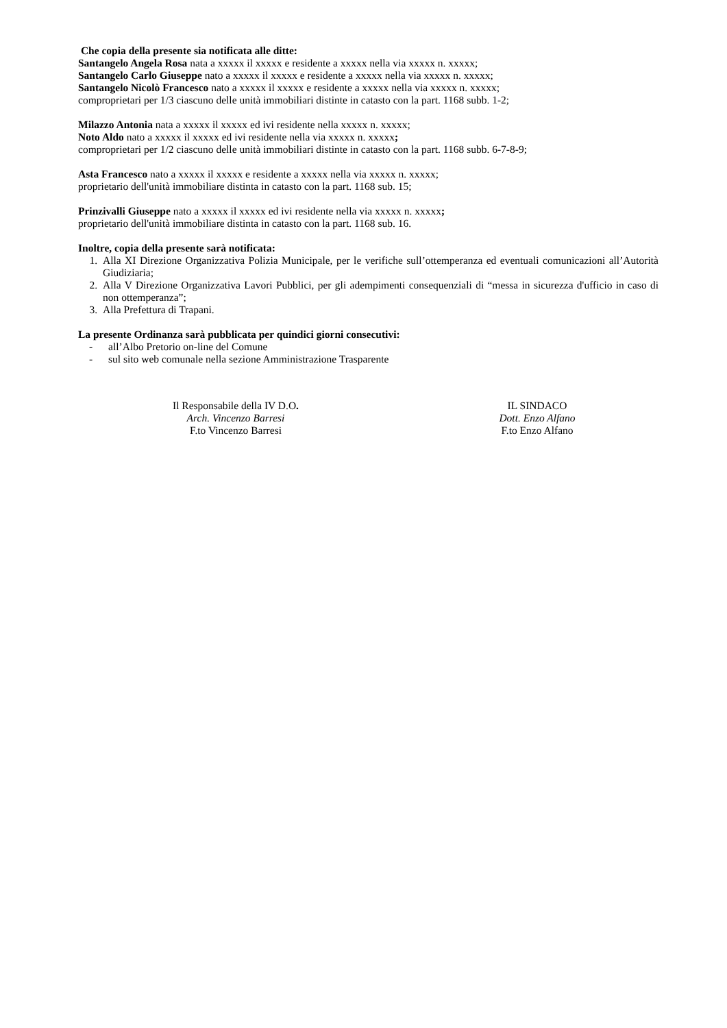Che copia della presente sia notificata alle ditte:
Santangelo Angela Rosa nata a xxxxx il xxxxx e residente a xxxxx nella via xxxxx n. xxxxx;
Santangelo Carlo Giuseppe nato a xxxxx il xxxxx e residente a xxxxx nella via xxxxx n. xxxxx;
Santangelo Nicolò Francesco nato a xxxxx il xxxxx e residente a xxxxx nella via xxxxx n. xxxxx;
comproprietari per 1/3 ciascuno delle unità immobiliari distinte in catasto con la part. 1168 subb. 1-2;
Milazzo Antonia nata a xxxxx il xxxxx ed ivi residente nella xxxxx n. xxxxx;
Noto Aldo nato a xxxxx il xxxxx ed ivi residente nella via xxxxx n. xxxxx;
comproprietari per 1/2 ciascuno delle unità immobiliari distinte in catasto con la part. 1168 subb. 6-7-8-9;
Asta Francesco nato a xxxxx il xxxxx e residente a xxxxx nella via xxxxx n. xxxxx;
proprietario dell'unità immobiliare distinta in catasto con la part. 1168 sub. 15;
Prinzivalli Giuseppe nato a xxxxx il xxxxx ed ivi residente nella via xxxxx n. xxxxx;
proprietario dell'unità immobiliare distinta in catasto con la part. 1168 sub. 16.
Inoltre, copia della presente sarà notificata:
1. Alla XI Direzione Organizzativa Polizia Municipale, per le verifiche sull’ottemperanza ed eventuali comunicazioni all’Autorità Giudiziaria;
2. Alla V Direzione Organizzativa Lavori Pubblici, per gli adempimenti consequenziali di “messa in sicurezza d'ufficio in caso di non ottemperanza”;
3. Alla Prefettura di Trapani.
La presente Ordinanza sarà pubblicata per quindici giorni consecutivi:
- all’Albo Pretorio on-line del Comune
- sul sito web comunale nella sezione Amministrazione Trasparente
Il Responsabile della IV D.O.
Arch. Vincenzo Barresi
F.to Vincenzo Barresi
IL SINDACO
Dott. Enzo Alfano
F.to Enzo Alfano